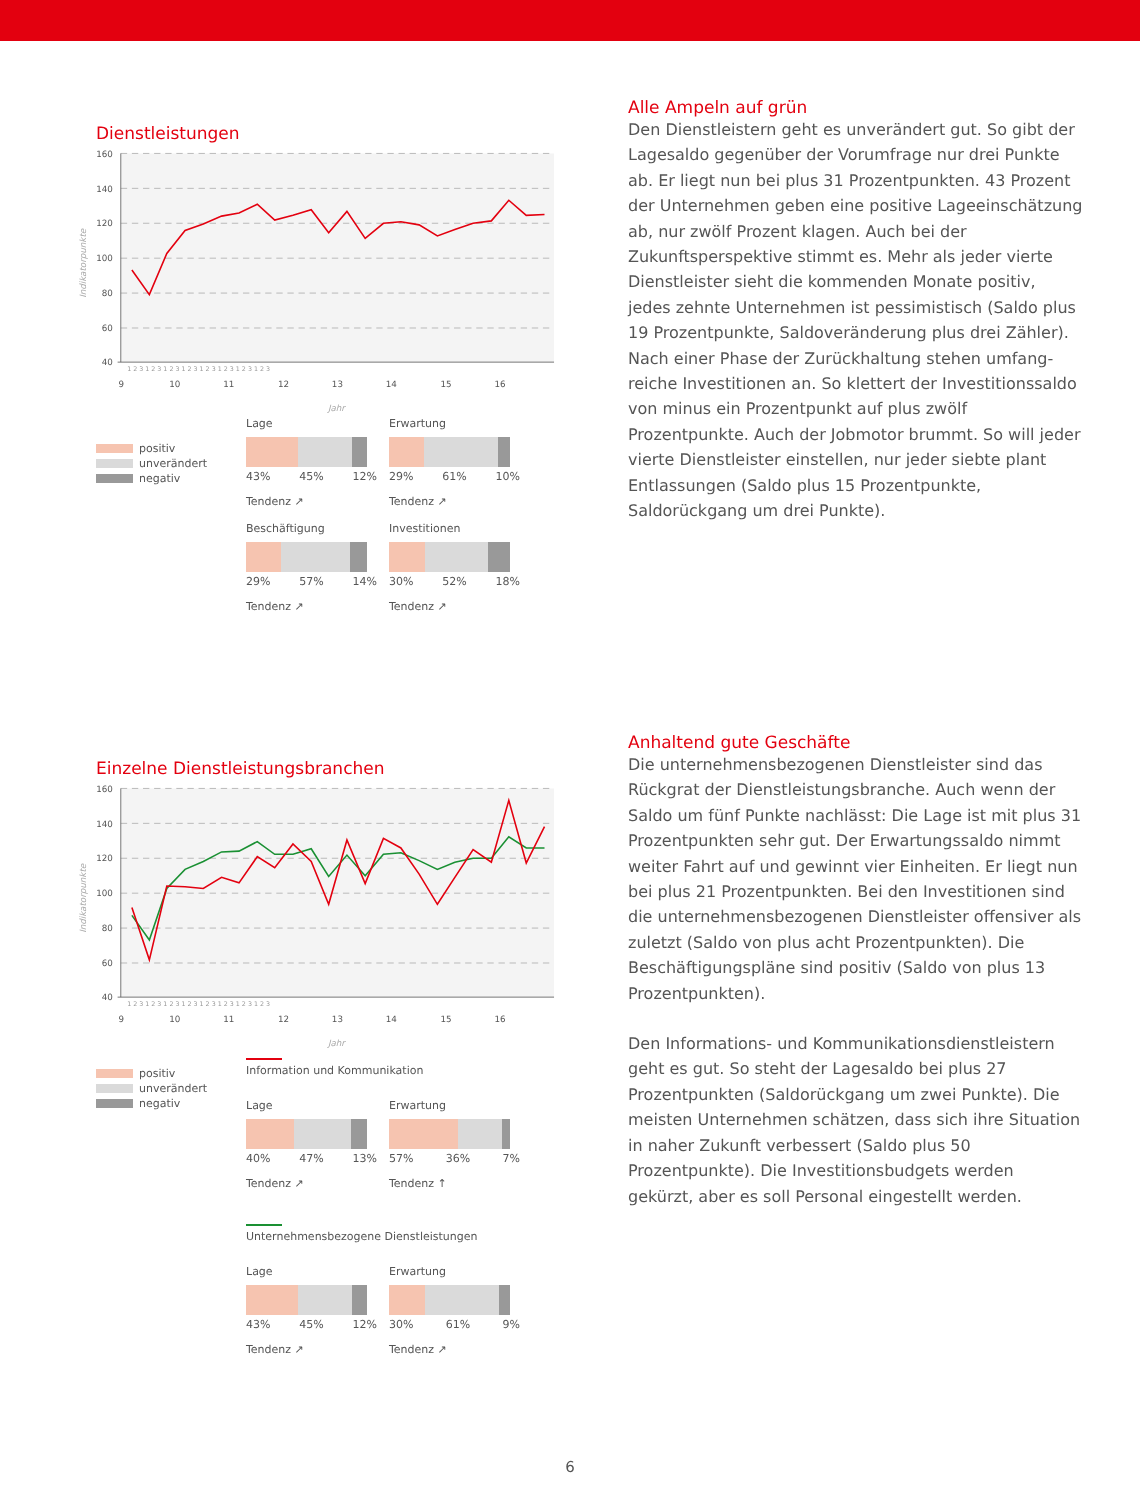Dienstleistungen
160
140
120
100
80
60
40
9
10
11
12
13
14
15
16
1 2 3 1 2 3 1 2 3 1 2 3 1 2 3 1 2 3 1 2 3 1 2 3
Jahr
Indikatorpunkte
positiv
unverändert
negativ
Lage
43% 45% 12%
Tendenz ↗
Erwartung
29% 61% 10%
Tendenz ↗
Beschäftigung
29% 57% 14%
Tendenz ↗
Investitionen
30% 52% 18%
Tendenz ↗
Alle Ampeln auf grün
Den Dienstleistern geht es unverändert gut. So gibt der Lagesaldo gegenüber der Vorumfrage nur drei Punkte ab. Er liegt nun bei plus 31 Prozentpunkten. 43 Prozent der Unter­nehmen geben eine positive Lageeinschätzung ab, nur zwölf Prozent klagen. Auch bei der Zukunftsperspektive stimmt es. Mehr als jeder vierte Dienstleister sieht die kommenden Monate positiv, jedes zehnte Unternehmen ist pessimistisch (Saldo plus 19 Prozentpunkte, Saldoveränderung plus drei Zähler). Nach einer Phase der Zurückhaltung stehen umfang­reiche Investitionen an. So klettert der Investitionssaldo von minus ein Prozentpunkt auf plus zwölf Prozentpunkte. Auch der Jobmotor brummt. So will jeder vierte Dienstleister ein­stellen, nur jeder siebte plant Entlassungen (Saldo plus 15 Prozentpunkte, Saldorückgang um drei Punkte).
Einzelne Dienstleistungsbranchen
160
140
120
100
80
60
40
9
10
11
12
13
14
15
16
1 2 3 1 2 3 1 2 3 1 2 3 1 2 3 1 2 3 1 2 3 1 2 3
Jahr
Indikatorpunkte
positiv
unverändert
negativ
Information und Kommunikation
Lage
40% 47% 13%
Tendenz ↗
Erwartung
57% 36% 7%
Tendenz ↑
Unternehmensbezogene Dienstleistungen
Lage
43% 45% 12%
Tendenz ↗
Erwartung
30% 61% 9%
Tendenz ↗
Anhaltend gute Geschäfte
Die unternehmensbezogenen Dienstleister sind das Rückgrat der Dienstleistungsbranche. Auch wenn der Saldo um fünf Punkte nachlässt: Die Lage ist mit plus 31 Prozentpunkten sehr gut. Der Erwartungssaldo nimmt weiter Fahrt auf und gewinnt vier Einheiten. Er liegt nun bei plus 21 Prozentpunkten. Bei den Investitionen sind die unternehmensbezogenen Dienst­leister offensiver als zuletzt (Saldo von plus acht Prozent­punkten). Die Beschäftigungspläne sind positiv (Saldo von plus 13 Prozentpunkten).
Den Informations- und Kommunikationsdienstleistern geht es gut. So steht der Lagesaldo bei plus 27 Prozentpunkten (Saldorückgang um zwei Punkte). Die meisten Unternehmen schätzen, dass sich ihre Situation in naher Zukunft verbessert (Saldo plus 50 Prozentpunkte). Die Investitionsbudgets werden gekürzt, aber es soll Personal eingestellt werden.
6